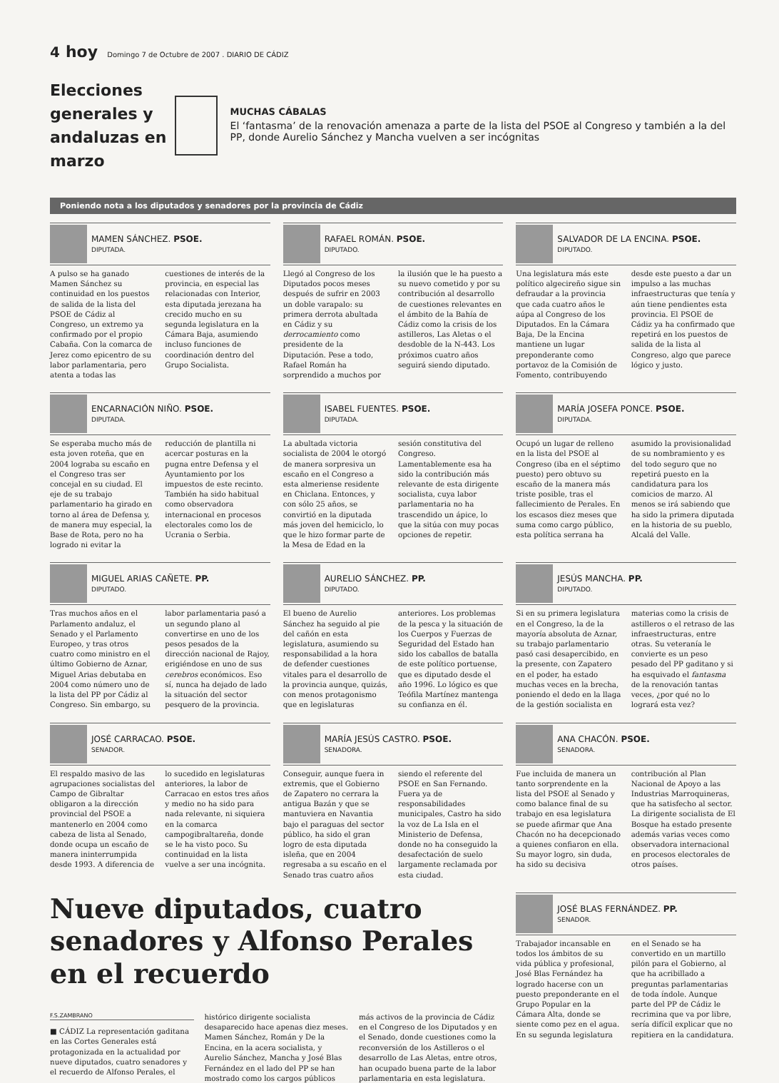4 hoy Domingo 7 de Octubre de 2007 . DIARIO DE CÁDIZ
Elecciones generales y andaluzas en marzo
MUCHAS CÁBALAS
El ‘fantasma’ de la renovación amenaza a parte de la lista del PSOE al Congreso y también a la del PP, donde Aurelio Sánchez y Mancha vuelven a ser incógnitas
Poniendo nota a los diputados y senadores por la provincia de Cádiz
MAMEN SÁNCHEZ. PSOE.
DIPUTADA.
A pulso se ha ganado Mamen Sánchez su continuidad en los puestos de salida de la lista del PSOE de Cádiz al Congreso, un extremo ya confirmado por el propio Cabaña. Con la comarca de Jerez como epicentro de su labor parlamentaria, pero atenta a todas las cuestiones de interés de la provincia, en especial las relacionadas con Interior, esta diputada jerezana ha crecido mucho en su segunda legislatura en la Cámara Baja, asumiendo incluso funciones de coordinación dentro del Grupo Socialista.
RAFAEL ROMÁN. PSOE.
DIPUTADO.
Llegó al Congreso de los Diputados pocos meses después de sufrir en 2003 un doble varapalo: su primera derrota abultada en Cádiz y su derrocamiento como presidente de la Diputación. Pese a todo, Rafael Román ha sorprendido a muchos por la ilusión que le ha puesto a su nuevo cometido y por su contribución al desarrollo de cuestiones relevantes en el ámbito de la Bahía de Cádiz como la crisis de los astilleros, Las Aletas o el desdoble de la N-443. Los próximos cuatro años seguirá siendo diputado.
SALVADOR DE LA ENCINA. PSOE.
DIPUTADO.
Una legislatura más este político algecireño sigue sin defraudar a la provincia que cada cuatro años le aúpa al Congreso de los Diputados. En la Cámara Baja, De la Encina mantiene un lugar preponderante como portavoz de la Comisión de Fomento, contribuyendo desde este puesto a dar un impulso a las muchas infraestructuras que tenía y aún tiene pendientes esta provincia. El PSOE de Cádiz ya ha confirmado que repetirá en los puestos de salida de la lista al Congreso, algo que parece lógico y justo.
ENCARNACIÓN NIÑO. PSOE.
DIPUTADA.
Se esperaba mucho más de esta joven roteña, que en 2004 lograba su escaño en el Congreso tras ser concejal en su ciudad. El eje de su trabajo parlamentario ha girado en torno al área de Defensa y, de manera muy especial, la Base de Rota, pero no ha logrado ni evitar la reducción de plantilla ni acercar posturas en la pugna entre Defensa y el Ayuntamiento por los impuestos de este recinto. También ha sido habitual como observadora internacional en procesos electorales como los de Ucrania o Serbia.
ISABEL FUENTES. PSOE.
DIPUTADA.
La abultada victoria socialista de 2004 le otorgó de manera sorpresiva un escaño en el Congreso a esta almeriense residente en Chiclana. Entonces, y con sólo 25 años, se convirtió en la diputada más joven del hemiciclo, lo que le hizo formar parte de la Mesa de Edad en la sesión constitutiva del Congreso. Lamentablemente esa ha sido la contribución más relevante de esta dirigente socialista, cuya labor parlamentaria no ha trascendido un ápice, lo que la sitúa con muy pocas opciones de repetir.
MARÍA JOSEFA PONCE. PSOE.
DIPUTADA.
Ocupó un lugar de relleno en la lista del PSOE al Congreso (iba en el séptimo puesto) pero obtuvo su escaño de la manera más triste posible, tras el fallecimiento de Perales. En los escasos diez meses que suma como cargo público, esta política serrana ha asumido la provisionalidad de su nombramiento y es del todo seguro que no repetirá puesto en la candidatura para los comicios de marzo. Al menos se irá sabiendo que ha sido la primera diputada en la historia de su pueblo, Alcalá del Valle.
MIGUEL ARIAS CAÑETE. PP.
DIPUTADO.
Tras muchos años en el Parlamento andaluz, el Senado y el Parlamento Europeo, y tras otros cuatro como ministro en el último Gobierno de Aznar, Miguel Arias debutaba en 2004 como número uno de la lista del PP por Cádiz al Congreso. Sin embargo, su labor parlamentaria pasó a un segundo plano al convertirse en uno de los pesos pesados de la dirección nacional de Rajoy, erigiéndose en uno de sus cerebros económicos. Eso sí, nunca ha dejado de lado la situación del sector pesquero de la provincia.
AURELIO SÁNCHEZ. PP.
DIPUTADO.
El bueno de Aurelio Sánchez ha seguido al pie del cañón en esta legislatura, asumiendo su responsabilidad a la hora de defender cuestiones vitales para el desarrollo de la provincia aunque, quizás, con menos protagonismo que en legislaturas anteriores. Los problemas de la pesca y la situación de los Cuerpos y Fuerzas de Seguridad del Estado han sido los caballos de batalla de este político portuense, que es diputado desde el año 1996. Lo lógico es que Teófila Martínez mantenga su confianza en él.
JESÚS MANCHA. PP.
DIPUTADO.
Si en su primera legislatura en el Congreso, la de la mayoría absoluta de Aznar, su trabajo parlamentario pasó casi desapercibido, en la presente, con Zapatero en el poder, ha estado muchas veces en la brecha, poniendo el dedo en la llaga de la gestión socialista en materias como la crisis de astilleros o el retraso de las infraestructuras, entre otras. Su veteranía le convierte es un peso pesado del PP gaditano y si ha esquivado el fantasma de la renovación tantas veces, ¿por qué no lo logrará esta vez?
JOSÉ CARRACAO. PSOE.
SENADOR.
El respaldo masivo de las agrupaciones socialistas del Campo de Gibraltar obligaron a la dirección provincial del PSOE a mantenerlo en 2004 como cabeza de lista al Senado, donde ocupa un escaño de manera ininterrumpida desde 1993. A diferencia de lo sucedido en legislaturas anteriores, la labor de Carracao en estos tres años y medio no ha sido para nada relevante, ni siquiera en la comarca campogibraltareña, donde se le ha visto poco. Su continuidad en la lista vuelve a ser una incógnita.
MARÍA JESÚS CASTRO. PSOE.
SENADORA.
Conseguir, aunque fuera in extremis, que el Gobierno de Zapatero no cerrara la antigua Bazán y que se mantuviera en Navantia bajo el paraguas del sector público, ha sido el gran logro de esta diputada isleña, que en 2004 regresaba a su escaño en el Senado tras cuatro años siendo el referente del PSOE en San Fernando. Fuera ya de responsabilidades municipales, Castro ha sido la voz de La Isla en el Ministerio de Defensa, donde no ha conseguido la desafectación de suelo largamente reclamada por esta ciudad.
ANA CHACÓN. PSOE.
SENADORA.
Fue incluida de manera un tanto sorprendente en la lista del PSOE al Senado y como balance final de su trabajo en esa legislatura se puede afirmar que Ana Chacón no ha decepcionado a quienes confiaron en ella. Su mayor logro, sin duda, ha sido su decisiva contribución al Plan Nacional de Apoyo a las Industrias Marroquineras, que ha satisfecho al sector. La dirigente socialista de El Bosque ha estado presente además varias veces como observadora internacional en procesos electorales de otros países.
Nueve diputados, cuatro senadores y Alfonso Perales en el recuerdo
F.S.ZAMBRANO
■ CÁDIZ La representación gaditana en las Cortes Generales está protagonizada en la actualidad por nueve diputados, cuatro senadores y el recuerdo de Alfonso Perales, el histórico dirigente socialista desaparecido hace apenas diez meses.
Mamen Sánchez, Román y De la Encina, en la acera socialista, y Aurelio Sánchez, Mancha y José Blas Fernández en el lado del PP se han mostrado como los cargos públicos más activos de la provincia de Cádiz en el Congreso de los Diputados y en el Senado, donde cuestiones como la reconversión de los Astilleros o el desarrollo de Las Aletas, entre otros, han ocupado buena parte de la labor parlamentaria en esta legislatura.
JOSÉ BLAS FERNÁNDEZ. PP.
SENADOR.
Trabajador incansable en todos los ámbitos de su vida pública y profesional, José Blas Fernández ha logrado hacerse con un puesto preponderante en el Grupo Popular en la Cámara Alta, donde se siente como pez en el agua. En su segunda legislatura en el Senado se ha convertido en un martillo pilón para el Gobierno, al que ha acribillado a preguntas parlamentarias de toda índole. Aunque parte del PP de Cádiz le recrimina que va por libre, sería difícil explicar que no repitiera en la candidatura.